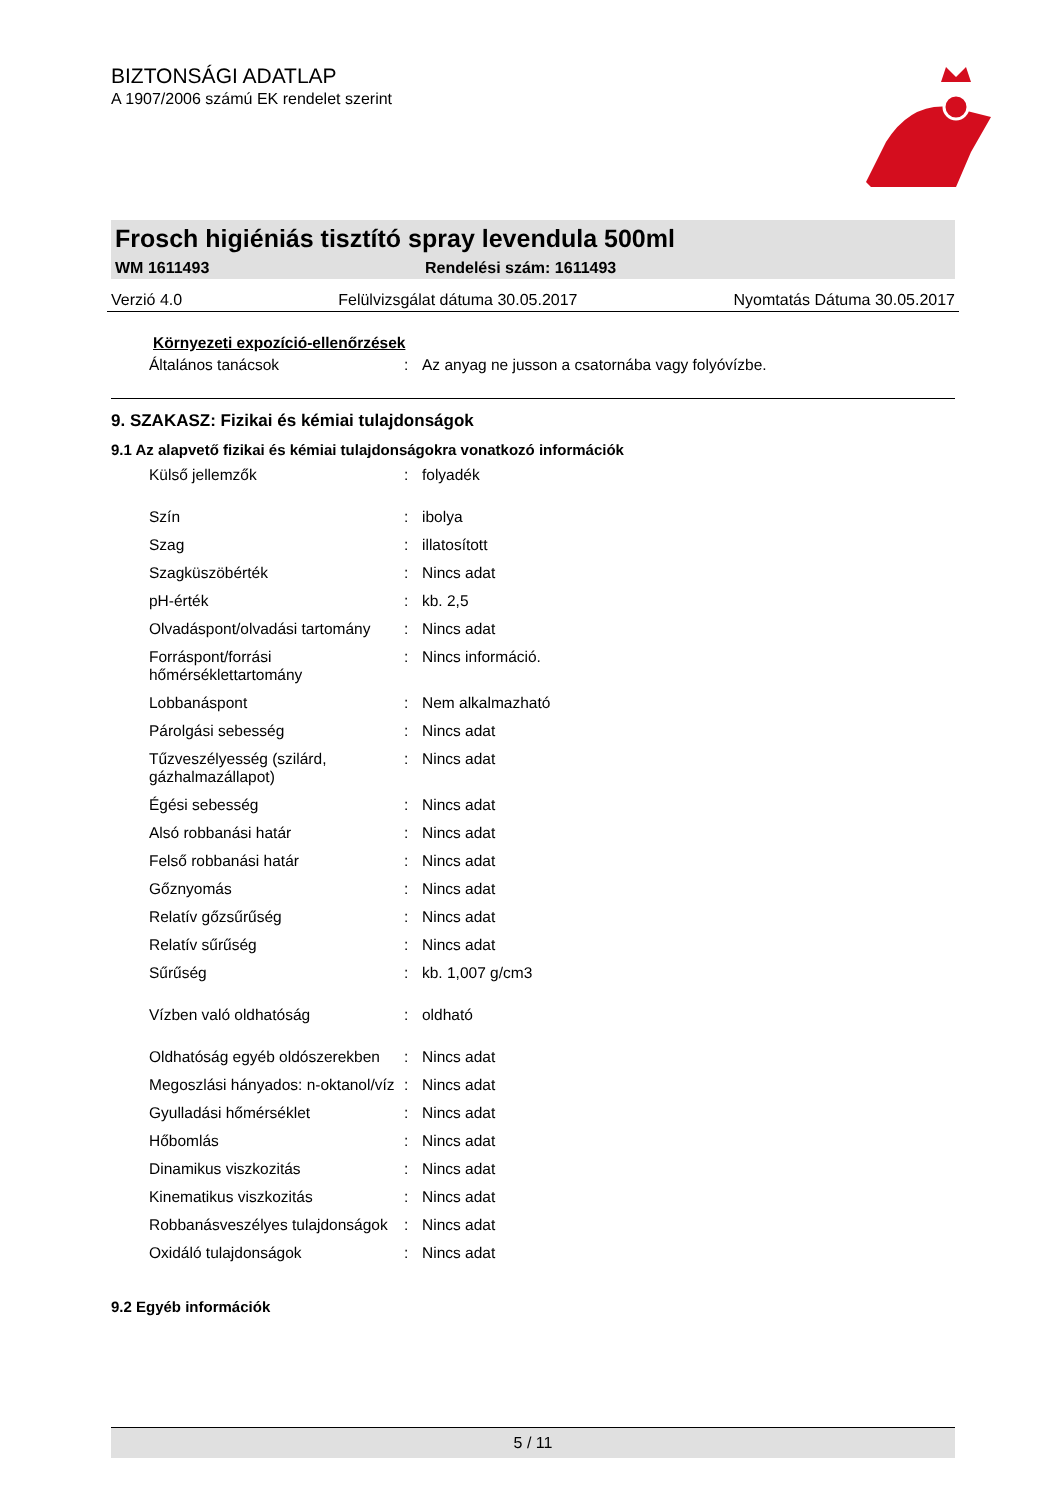BIZTONSÁGI ADATLAP
A 1907/2006 számú EK rendelet szerint
Frosch higiéniás tisztító spray levendula 500ml
WM 1611493 Rendelési szám: 1611493
Verzió 4.0 Felülvizsgálat dátuma 30.05.2017 Nyomtatás Dátuma 30.05.2017
Környezeti expozíció-ellenőrzések
| Általános tanácsok | : | Az anyag ne jusson a csatornába vagy folyóvízbe. |
9. SZAKASZ: Fizikai és kémiai tulajdonságok
9.1 Az alapvető fizikai és kémiai tulajdonságokra vonatkozó információk
| Külső jellemzők | : | folyadék |
| Szín | : | ibolya |
| Szag | : | illatosított |
| Szagküszöbérték | : | Nincs adat |
| pH-érték | : | kb. 2,5 |
| Olvadáspont/olvadási tartomány | : | Nincs adat |
| Forráspont/forrási hőmérséklettartomány | : | Nincs információ. |
| Lobbanáspont | : | Nem alkalmazható |
| Párolgási sebesség | : | Nincs adat |
| Tűzveszélyesség (szilárd, gázhalmazállapot) | : | Nincs adat |
| Égési sebesség | : | Nincs adat |
| Alsó robbanási határ | : | Nincs adat |
| Felső robbanási határ | : | Nincs adat |
| Gőznyomás | : | Nincs adat |
| Relatív gőzsűrűség | : | Nincs adat |
| Relatív sűrűség | : | Nincs adat |
| Sűrűség | : | kb. 1,007 g/cm3 |
| Vízben való oldhatóság | : | oldható |
| Oldhatóság egyéb oldószerekben | : | Nincs adat |
| Megoszlási hányados: n-oktanol/víz | : | Nincs adat |
| Gyulladási hőmérséklet | : | Nincs adat |
| Hőbomlás | : | Nincs adat |
| Dinamikus viszkozitás | : | Nincs adat |
| Kinematikus viszkozitás | : | Nincs adat |
| Robbanásveszélyes tulajdonságok | : | Nincs adat |
| Oxidáló tulajdonságok | : | Nincs adat |
9.2 Egyéb információk
5 / 11